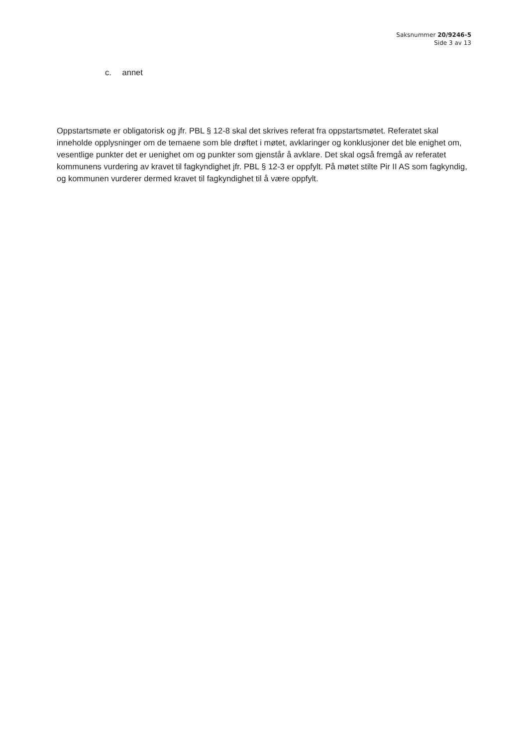Saksnummer 20/9246-5
Side 3 av 13
c. annet
Oppstartsmøte er obligatorisk og jfr. PBL § 12-8 skal det skrives referat fra oppstartsmøtet. Referatet skal inneholde opplysninger om de temaene som ble drøftet i møtet, avklaringer og konklusjoner det ble enighet om, vesentlige punkter det er uenighet om og punkter som gjenstår å avklare. Det skal også fremgå av referatet kommunens vurdering av kravet til fagkyndighet jfr. PBL § 12-3 er oppfylt. På møtet stilte Pir II AS som fagkyndig, og kommunen vurderer dermed kravet til fagkyndighet til å være oppfylt.